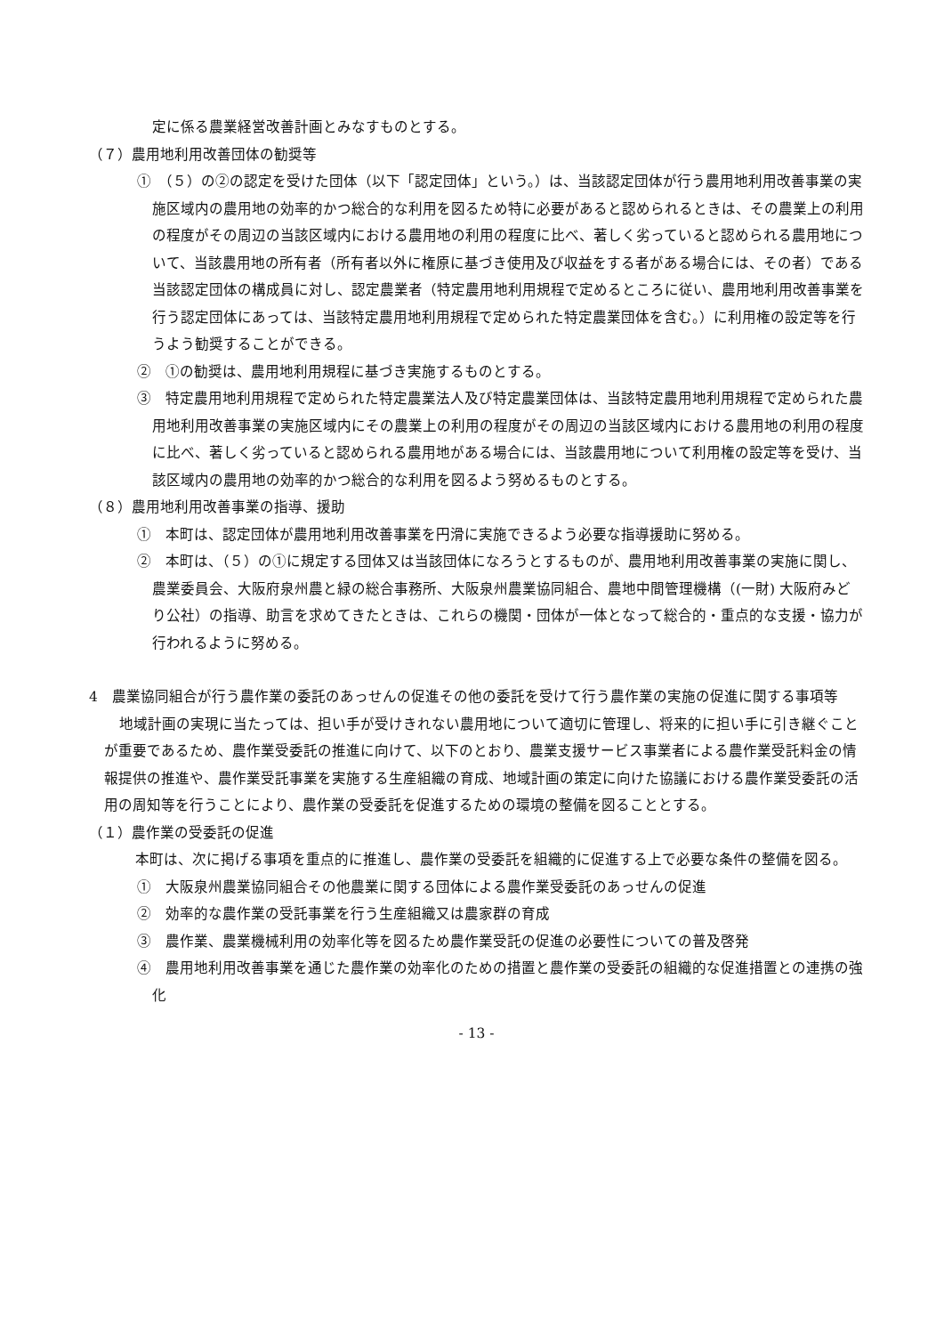定に係る農業経営改善計画とみなすものとする。
（７）農用地利用改善団体の勧奨等
①　（５）の②の認定を受けた団体（以下「認定団体」という。）は、当該認定団体が行う農用地利用改善事業の実施区域内の農用地の効率的かつ総合的な利用を図るため特に必要があると認められるときは、その農業上の利用の程度がその周辺の当該区域内における農用地の利用の程度に比べ、著しく劣っていると認められる農用地について、当該農用地の所有者（所有者以外に権原に基づき使用及び収益をする者がある場合には、その者）である当該認定団体の構成員に対し、認定農業者（特定農用地利用規程で定めるところに従い、農用地利用改善事業を行う認定団体にあっては、当該特定農用地利用規程で定められた特定農業団体を含む。）に利用権の設定等を行うよう勧奨することができる。
②　①の勧奨は、農用地利用規程に基づき実施するものとする。
③　特定農用地利用規程で定められた特定農業法人及び特定農業団体は、当該特定農用地利用規程で定められた農用地利用改善事業の実施区域内にその農業上の利用の程度がその周辺の当該区域内における農用地の利用の程度に比べ、著しく劣っていると認められる農用地がある場合には、当該農用地について利用権の設定等を受け、当該区域内の農用地の効率的かつ総合的な利用を図るよう努めるものとする。
（８）農用地利用改善事業の指導、援助
①　本町は、認定団体が農用地利用改善事業を円滑に実施できるよう必要な指導援助に努める。
②　本町は、（５）の①に規定する団体又は当該団体になろうとするものが、農用地利用改善事業の実施に関し、農業委員会、大阪府泉州農と緑の総合事務所、大阪泉州農業協同組合、農地中間管理機構（(一財) 大阪府みどり公社）の指導、助言を求めてきたときは、これらの機関・団体が一体となって総合的・重点的な支援・協力が行われるように努める。
4　農業協同組合が行う農作業の委託のあっせんの促進その他の委託を受けて行う農作業の実施の促進に関する事項等
地域計画の実現に当たっては、担い手が受けきれない農用地について適切に管理し、将来的に担い手に引き継ぐことが重要であるため、農作業受委託の推進に向けて、以下のとおり、農業支援サービス事業者による農作業受託料金の情報提供の推進や、農作業受託事業を実施する生産組織の育成、地域計画の策定に向けた協議における農作業受委託の活用の周知等を行うことにより、農作業の受委託を促進するための環境の整備を図ることとする。
（１）農作業の受委託の促進
本町は、次に掲げる事項を重点的に推進し、農作業の受委託を組織的に促進する上で必要な条件の整備を図る。
①　大阪泉州農業協同組合その他農業に関する団体による農作業受委託のあっせんの促進
②　効率的な農作業の受託事業を行う生産組織又は農家群の育成
③　農作業、農業機械利用の効率化等を図るため農作業受託の促進の必要性についての普及啓発
④　農用地利用改善事業を通じた農作業の効率化のための措置と農作業の受委託の組織的な促進措置との連携の強化
- 13 -